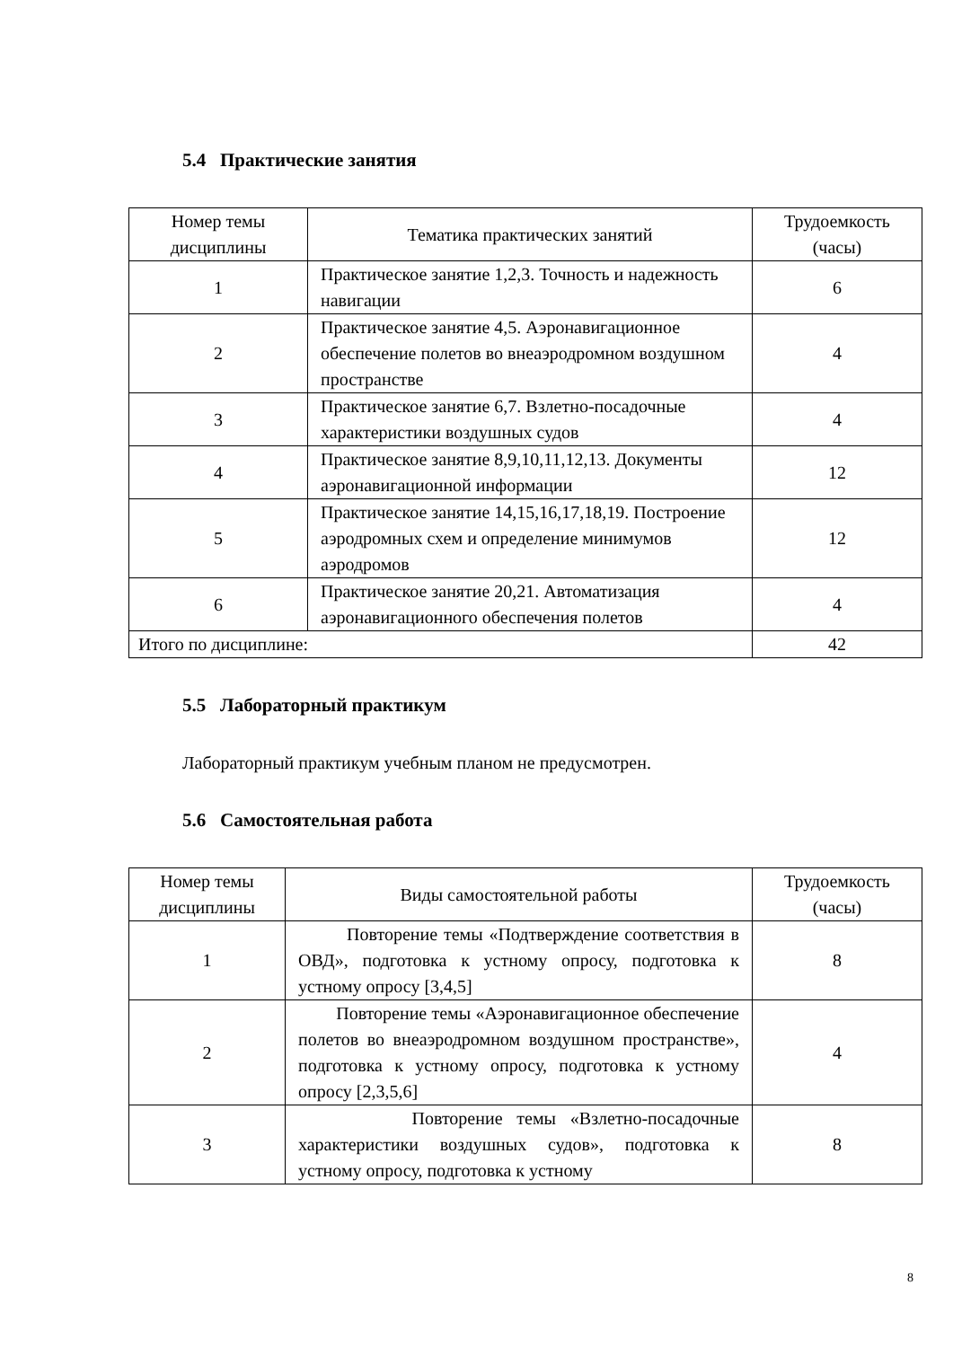5.4 Практические занятия
| Номер темы дисциплины | Тематика практических занятий | Трудоемкость (часы) |
| --- | --- | --- |
| 1 | Практическое занятие 1,2,3. Точность и надежность навигации | 6 |
| 2 | Практическое занятие 4,5. Аэронавигационное обеспечение полетов во внеаэродромном воздушном пространстве | 4 |
| 3 | Практическое занятие 6,7. Взлетно-посадочные характеристики воздушных судов | 4 |
| 4 | Практическое занятие 8,9,10,11,12,13. Документы аэронавигационной информации | 12 |
| 5 | Практическое занятие 14,15,16,17,18,19. Построение аэродромных схем и определение минимумов аэродромов | 12 |
| 6 | Практическое занятие 20,21. Автоматизация аэронавигационного обеспечения полетов | 4 |
| Итого по дисциплине: | | 42 |
5.5 Лабораторный практикум
Лабораторный практикум учебным планом не предусмотрен.
5.6 Самостоятельная работа
| Номер темы дисциплины | Виды самостоятельной работы | Трудоемкость (часы) |
| --- | --- | --- |
| 1 | Повторение темы «Подтверждение соответствия в ОВД», подготовка к устному опросу, подготовка к устному опросу [3,4,5] | 8 |
| 2 | Повторение темы «Аэронавигационное обеспечение полетов во внеаэродромном воздушном пространстве», подготовка к устному опросу, подготовка к устному опросу [2,3,5,6] | 4 |
| 3 | Повторение темы «Взлетно-посадочные характеристики воздушных судов», подготовка к устному опросу, подготовка к устному | 8 |
8